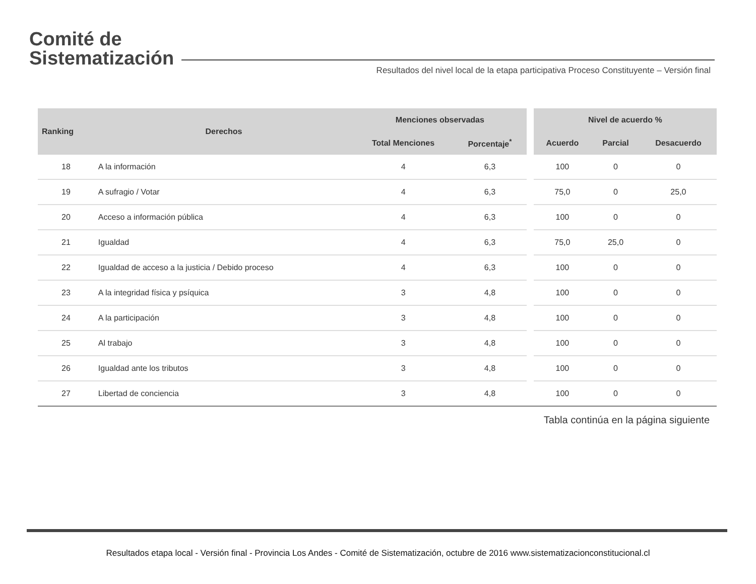Comité de
Sistematización
Resultados del nivel local de la etapa participativa Proceso Constituyente – Versión final
| Ranking | Derechos | Menciones observadas | | | Nivel de acuerdo % | | |
| --- | --- | --- | --- | --- | --- | --- | --- |
| | | Total Menciones | Porcentaje<sup>*</sup> | | Acuerdo | Parcial | Desacuerdo |
| 18 | A la información | 4 | 6,3 | | 100 | 0 | 0 |
| 19 | A sufragio / Votar | 4 | 6,3 | | 75,0 | 0 | 25,0 |
| 20 | Acceso a información pública | 4 | 6,3 | | 100 | 0 | 0 |
| 21 | Igualdad | 4 | 6,3 | | 75,0 | 25,0 | 0 |
| 22 | Igualdad de acceso a la justicia / Debido proceso | 4 | 6,3 | | 100 | 0 | 0 |
| 23 | A la integridad física y psíquica | 3 | 4,8 | | 100 | 0 | 0 |
| 24 | A la participación | 3 | 4,8 | | 100 | 0 | 0 |
| 25 | Al trabajo | 3 | 4,8 | | 100 | 0 | 0 |
| 26 | Igualdad ante los tributos | 3 | 4,8 | | 100 | 0 | 0 |
| 27 | Libertad de conciencia | 3 | 4,8 | | 100 | 0 | 0 |
Tabla continúa en la página siguiente
Resultados etapa local - Versión final - Provincia Los Andes - Comité de Sistematización, octubre de 2016 www.sistematizacionconstitucional.cl